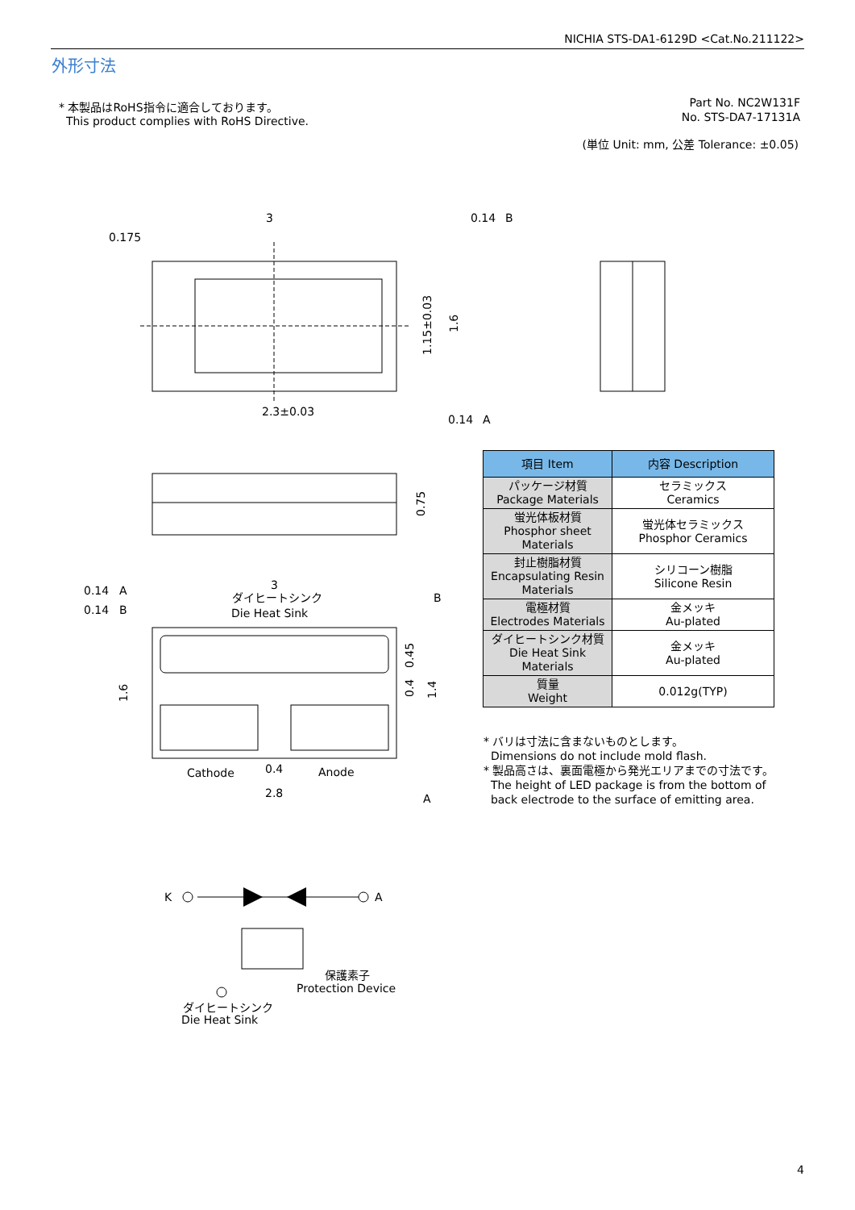NICHIA STS-DA1-6129D <Cat.No.211122>
外形寸法
* 本製品はRoHS指令に適合しております。
This product complies with RoHS Directive.
Part No. NC2W131F
No. STS-DA7-17131A
(単位 Unit: mm, 公差 Tolerance: ±0.05)
3
0.175
0.14
B
2.3±0.03
0.14
A
1.15±0.03
1.6
0.75
0.14
A
0.14
B
3
ダイヒートシンク
Die Heat Sink
B
1.6
0.45
0.4
1.4
Cathode
0.4
Anode
2.8
A
K
A
保護素子
Protection Device
ダイヒートシンク
Die Heat Sink
| 項目 Item | 内容 Description |
| --- | --- |
| パッケージ材質 Package Materials | セラミックス Ceramics |
| 蛍光体板材質 Phosphor sheet Materials | 蛍光体セラミックス Phosphor Ceramics |
| 封止樹脂材質 Encapsulating Resin Materials | シリコーン樹脂 Silicone Resin |
| 電極材質 Electrodes Materials | 金メッキ Au-plated |
| ダイヒートシンク材質 Die Heat Sink Materials | 金メッキ Au-plated |
| 質量 Weight | 0.012g(TYP) |
* バリは寸法に含まないものとします。
Dimensions do not include mold flash.
* 製品高さは、裏面電極から発光エリアまでの寸法です。
The height of LED package is from the bottom of
back electrode to the surface of emitting area.
4